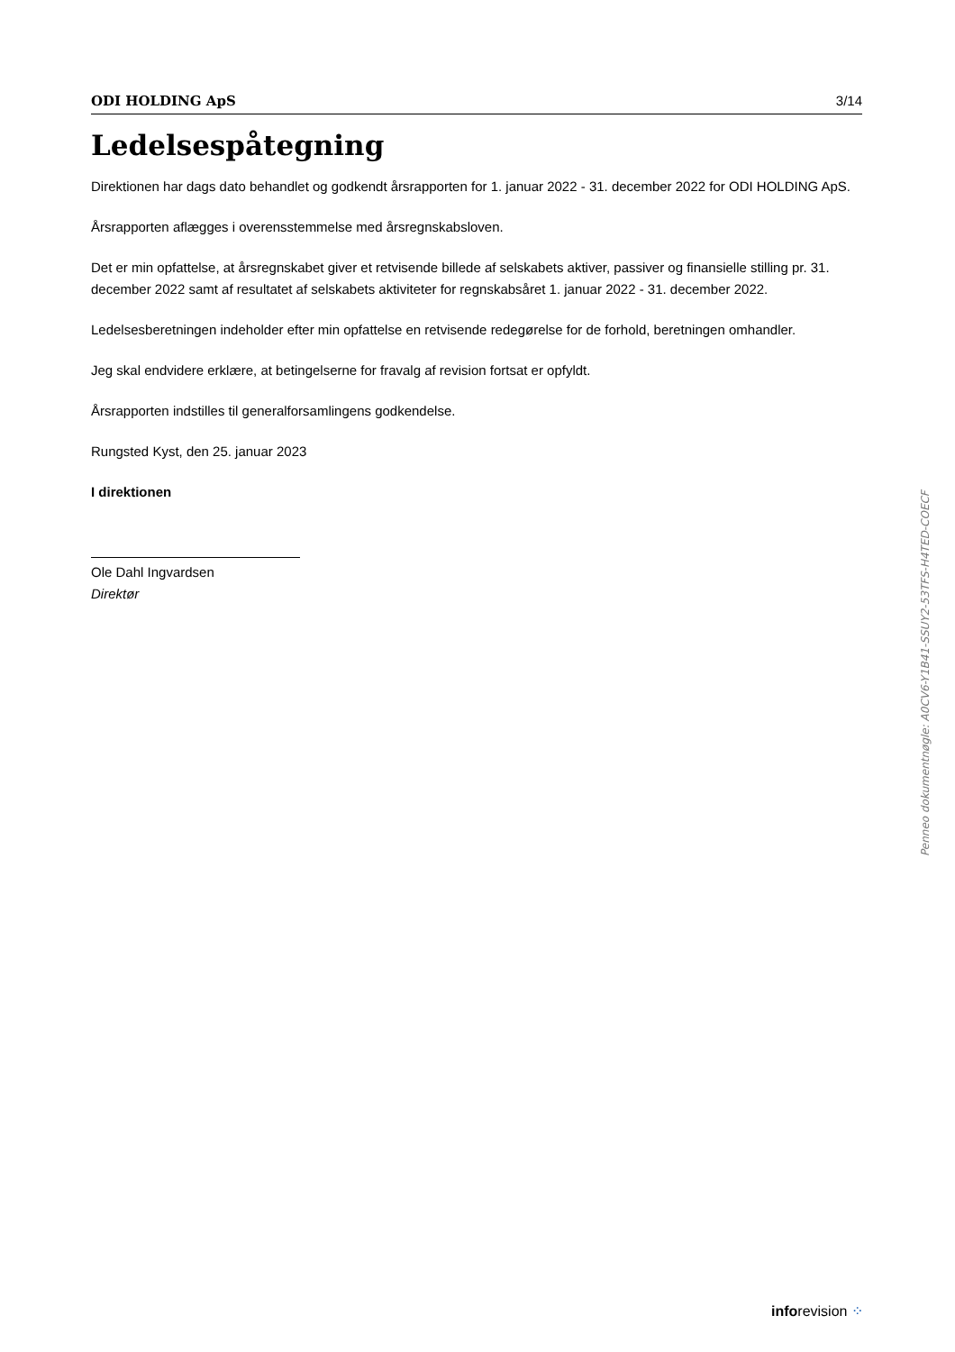ODI HOLDING ApS 3/14
Ledelsespåtegning
Direktionen har dags dato behandlet og godkendt årsrapporten for 1. januar 2022 - 31. december 2022 for ODI HOLDING ApS.
Årsrapporten aflægges i overensstemmelse med årsregnskabsloven.
Det er min opfattelse, at årsregnskabet giver et retvisende billede af selskabets aktiver, passiver og finansielle stilling pr. 31. december 2022 samt af resultatet af selskabets aktiviteter for regnskabsåret 1. januar 2022 - 31. december 2022.
Ledelsesberetningen indeholder efter min opfattelse en retvisende redegørelse for de forhold, beretningen omhandler.
Jeg skal endvidere erklære, at betingelserne for fravalg af revision fortsat er opfyldt.
Årsrapporten indstilles til generalforsamlingens godkendelse.
Rungsted Kyst, den 25. januar 2023
I direktionen
Ole Dahl Ingvardsen
Direktør
Penneo dokumentnøgle: A0CV6-Y1B41-SSUY2-53TFS-H4TED-COECF
inforevision ⁘